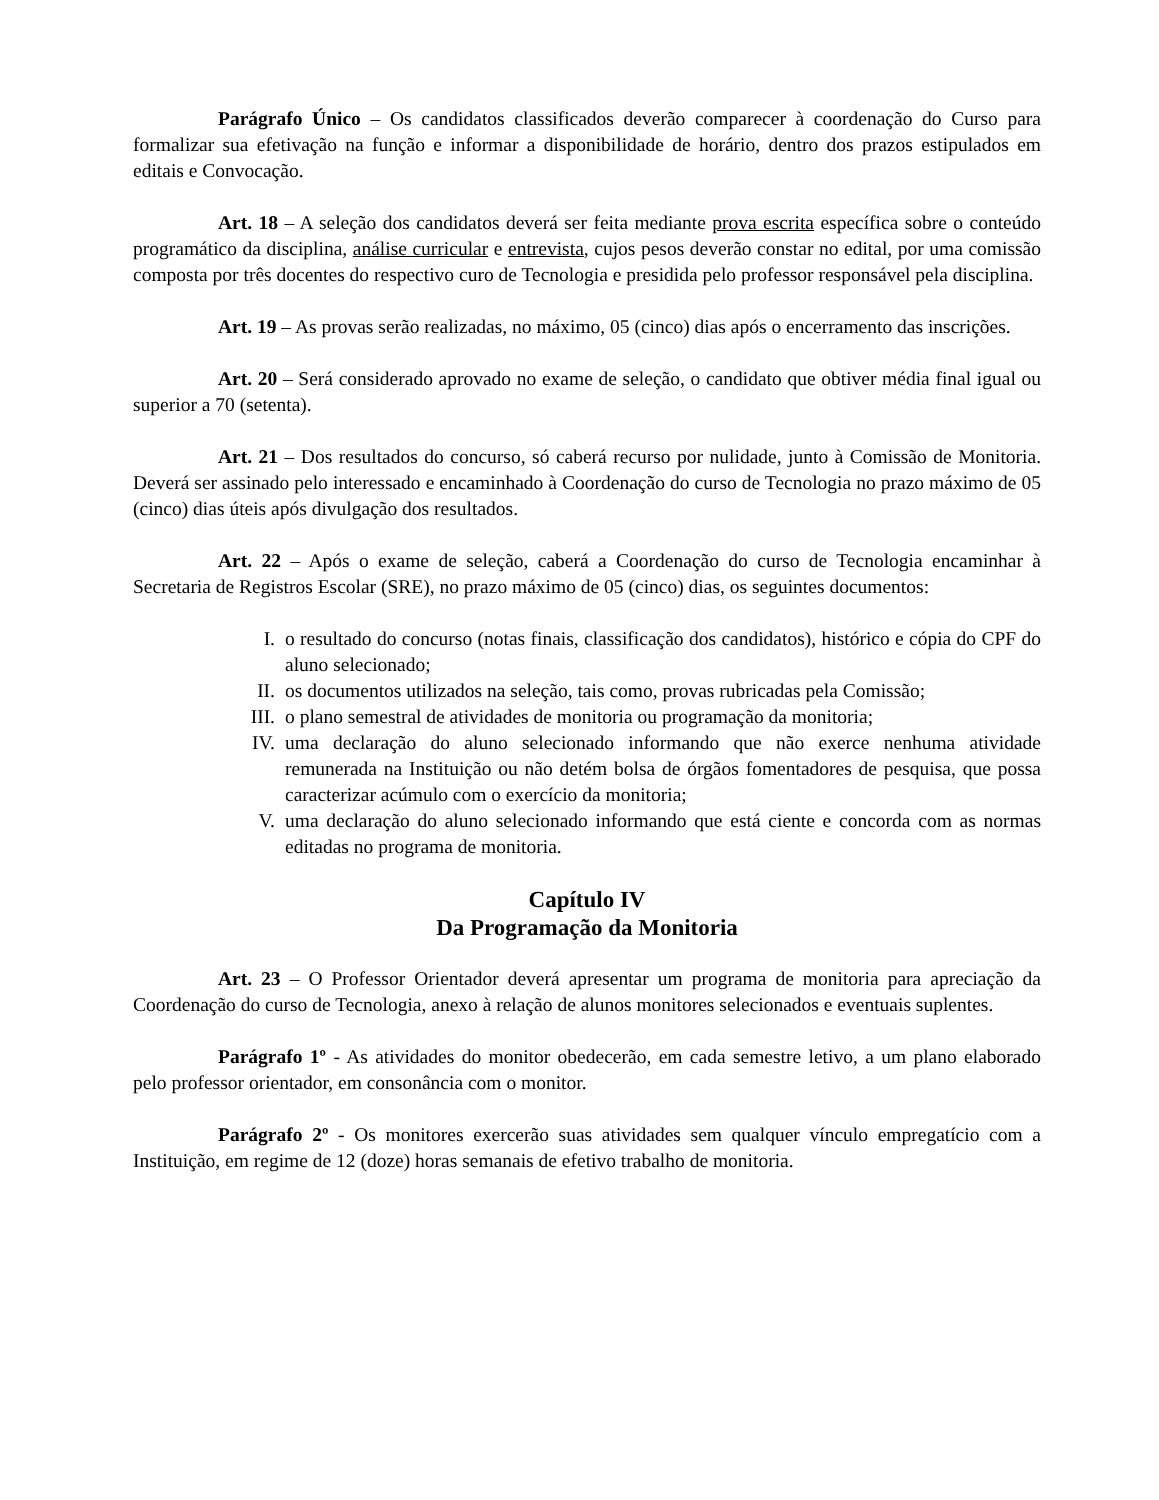Parágrafo Único – Os candidatos classificados deverão comparecer à coordenação do Curso para formalizar sua efetivação na função e informar a disponibilidade de horário, dentro dos prazos estipulados em editais e Convocação.
Art. 18 – A seleção dos candidatos deverá ser feita mediante prova escrita específica sobre o conteúdo programático da disciplina, análise curricular e entrevista, cujos pesos deverão constar no edital, por uma comissão composta por três docentes do respectivo curo de Tecnologia e presidida pelo professor responsável pela disciplina.
Art. 19 – As provas serão realizadas, no máximo, 05 (cinco) dias após o encerramento das inscrições.
Art. 20 – Será considerado aprovado no exame de seleção, o candidato que obtiver média final igual ou superior a 70 (setenta).
Art. 21 – Dos resultados do concurso, só caberá recurso por nulidade, junto à Comissão de Monitoria. Deverá ser assinado pelo interessado e encaminhado à Coordenação do curso de Tecnologia no prazo máximo de 05 (cinco) dias úteis após divulgação dos resultados.
Art. 22 – Após o exame de seleção, caberá a Coordenação do curso de Tecnologia encaminhar à Secretaria de Registros Escolar (SRE), no prazo máximo de 05 (cinco) dias, os seguintes documentos:
I. o resultado do concurso (notas finais, classificação dos candidatos), histórico e cópia do CPF do aluno selecionado;
II. os documentos utilizados na seleção, tais como, provas rubricadas pela Comissão;
III. o plano semestral de atividades de monitoria ou programação da monitoria;
IV. uma declaração do aluno selecionado informando que não exerce nenhuma atividade remunerada na Instituição ou não detém bolsa de órgãos fomentadores de pesquisa, que possa caracterizar acúmulo com o exercício da monitoria;
V. uma declaração do aluno selecionado informando que está ciente e concorda com as normas editadas no programa de monitoria.
Capítulo IV
Da Programação da Monitoria
Art. 23 – O Professor Orientador deverá apresentar um programa de monitoria para apreciação da Coordenação do curso de Tecnologia, anexo à relação de alunos monitores selecionados e eventuais suplentes.
Parágrafo 1º - As atividades do monitor obedecerão, em cada semestre letivo, a um plano elaborado pelo professor orientador, em consonância com o monitor.
Parágrafo 2º - Os monitores exercerão suas atividades sem qualquer vínculo empregatício com a Instituição, em regime de 12 (doze) horas semanais de efetivo trabalho de monitoria.